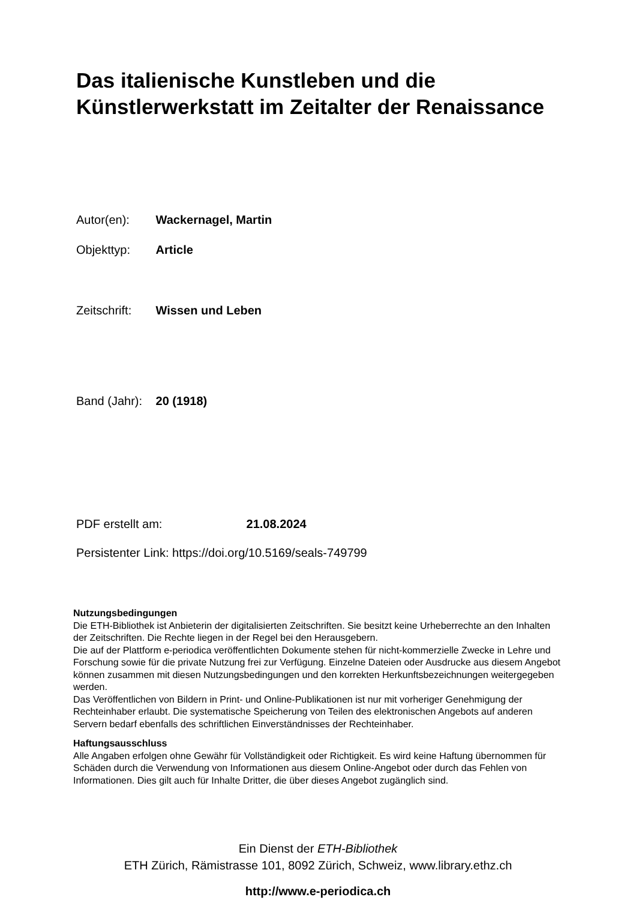Das italienische Kunstleben und die
Künstlerwerkstatt im Zeitalter der Renaissance
Autor(en): Wackernagel, Martin
Objekttyp: Article
Zeitschrift: Wissen und Leben
Band (Jahr): 20 (1918)
PDF erstellt am: 21.08.2024
Persistenter Link: https://doi.org/10.5169/seals-749799
Nutzungsbedingungen
Die ETH-Bibliothek ist Anbieterin der digitalisierten Zeitschriften. Sie besitzt keine Urheberrechte an den Inhalten der Zeitschriften. Die Rechte liegen in der Regel bei den Herausgebern.
Die auf der Plattform e-periodica veröffentlichten Dokumente stehen für nicht-kommerzielle Zwecke in Lehre und Forschung sowie für die private Nutzung frei zur Verfügung. Einzelne Dateien oder Ausdrucke aus diesem Angebot können zusammen mit diesen Nutzungsbedingungen und den korrekten Herkunftsbezeichnungen weitergegeben werden.
Das Veröffentlichen von Bildern in Print- und Online-Publikationen ist nur mit vorheriger Genehmigung der Rechteinhaber erlaubt. Die systematische Speicherung von Teilen des elektronischen Angebots auf anderen Servern bedarf ebenfalls des schriftlichen Einverständnisses der Rechteinhaber.
Haftungsausschluss
Alle Angaben erfolgen ohne Gewähr für Vollständigkeit oder Richtigkeit. Es wird keine Haftung übernommen für Schäden durch die Verwendung von Informationen aus diesem Online-Angebot oder durch das Fehlen von Informationen. Dies gilt auch für Inhalte Dritter, die über dieses Angebot zugänglich sind.
Ein Dienst der ETH-Bibliothek
ETH Zürich, Rämistrasse 101, 8092 Zürich, Schweiz, www.library.ethz.ch
http://www.e-periodica.ch